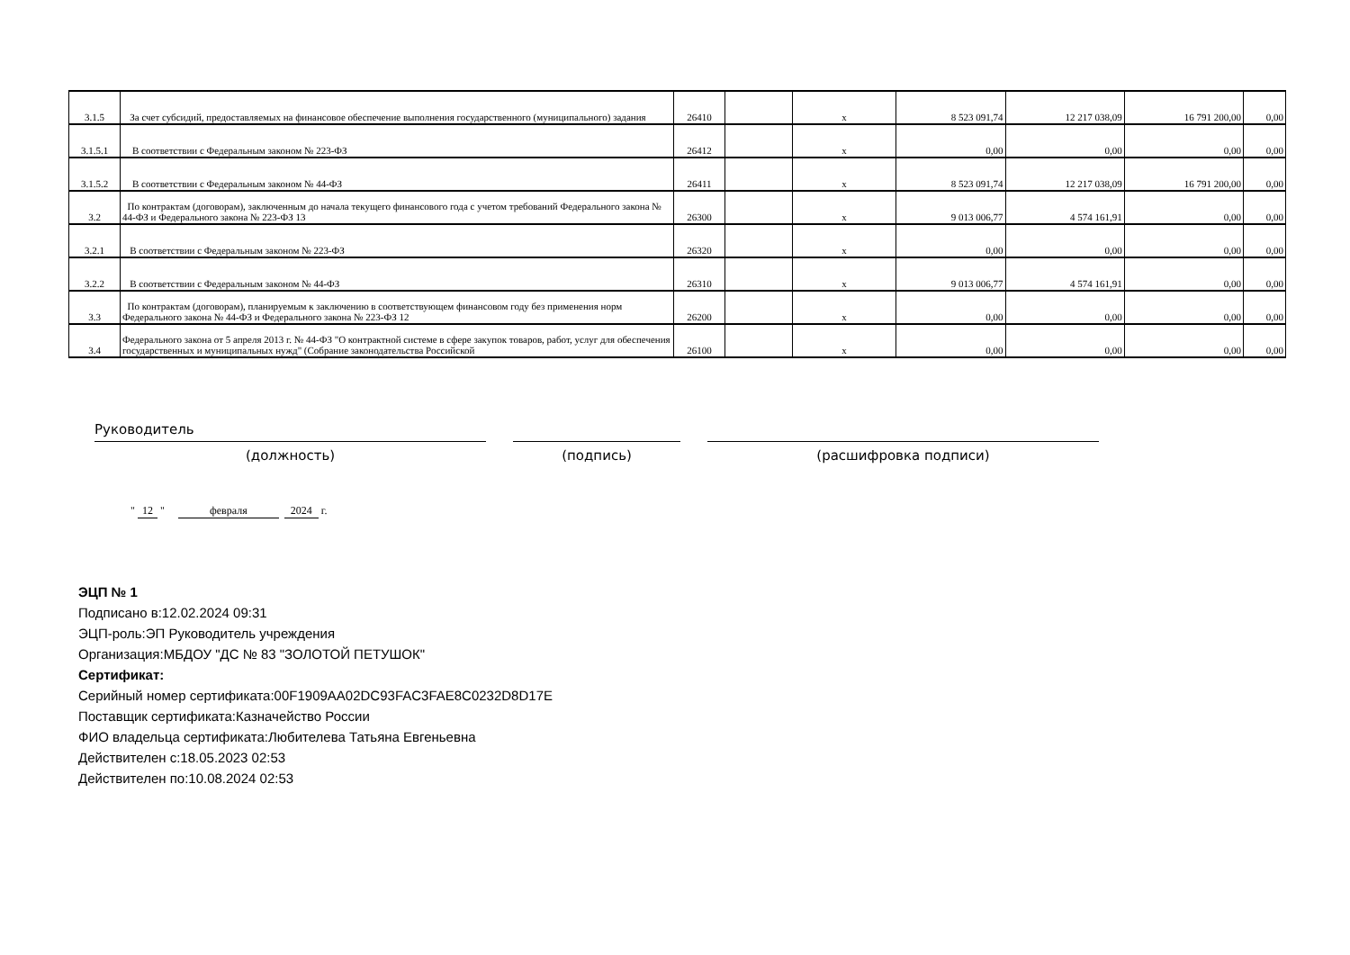| 3.1.5 | За счет субсидий, предоставляемых на финансовое обеспечение выполнения государственного (муниципального) задания | 26410 | | x | 8 523 091,74 | 12 217 038,09 | 16 791 200,00 | 0,00 |
| 3.1.5.1 | В соответствии с Федеральным законом № 223-ФЗ | 26412 | | x | 0,00 | 0,00 | 0,00 | 0,00 |
| 3.1.5.2 | В соответствии с Федеральным законом № 44-ФЗ | 26411 | | x | 8 523 091,74 | 12 217 038,09 | 16 791 200,00 | 0,00 |
| 3.2 | По контрактам (договорам), заключенным до начала текущего финансового года с учетом требований Федерального закона № 44-ФЗ и Федерального закона № 223-ФЗ 13 | 26300 | | x | 9 013 006,77 | 4 574 161,91 | 0,00 | 0,00 |
| 3.2.1 | В соответствии с Федеральным законом № 223-ФЗ | 26320 | | x | 0,00 | 0,00 | 0,00 | 0,00 |
| 3.2.2 | В соответствии с Федеральным законом № 44-ФЗ | 26310 | | x | 9 013 006,77 | 4 574 161,91 | 0,00 | 0,00 |
| 3.3 | По контрактам (договорам), планируемым к заключению в соответствующем финансовом году без применения норм Федерального закона № 44-ФЗ и Федерального закона № 223-ФЗ 12 | 26200 | | x | 0,00 | 0,00 | 0,00 | 0,00 |
| 3.4 | Федерального закона от 5 апреля 2013 г. № 44-ФЗ "О контрактной системе в сфере закупок товаров, работ, услуг для обеспечения государственных и муниципальных нужд" (Собрание законодательства Российской | 26100 | | x | 0,00 | 0,00 | 0,00 | 0,00 |
Руководитель
(должность) (подпись) (расшифровка подписи)
" 12 " февраля 2024 г.
ЭЦП № 1
Подписано в:12.02.2024 09:31
ЭЦП-роль:ЭП Руководитель учреждения
Организация:МБДОУ "ДС № 83 "ЗОЛОТОЙ ПЕТУШОК"
Сертификат:
Серийный номер сертификата:00F1909AA02DC93FAC3FAE8C0232D8D17E
Поставщик сертификата:Казначейство России
ФИО владельца сертификата:Любителева Татьяна Евгеньевна
Действителен с:18.05.2023 02:53
Действителен по:10.08.2024 02:53